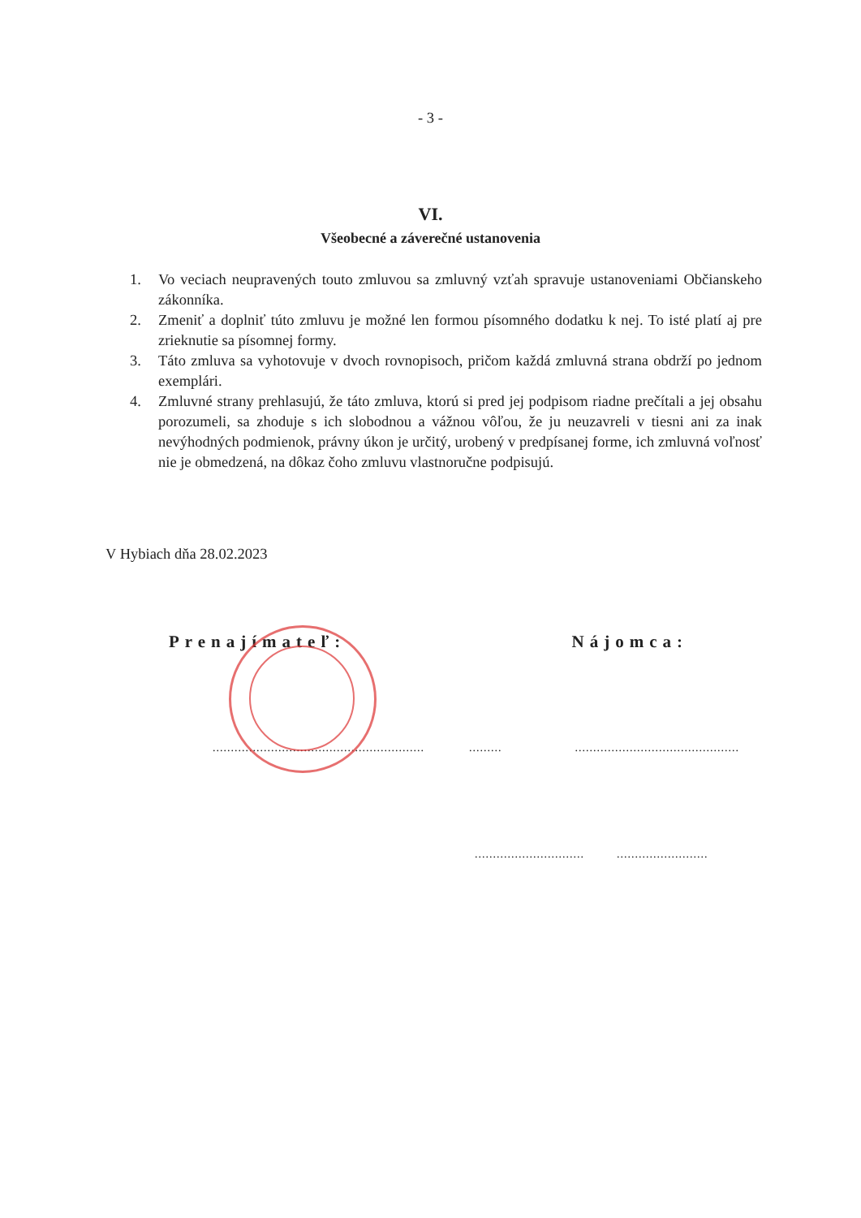- 3 -
VI.
Všeobecné a záverečné ustanovenia
1. Vo veciach neupravených touto zmluvou sa zmluvný vzťah spravuje ustanoveniami Občianskeho zákonníka.
2. Zmeniť a doplniť túto zmluvu je možné len formou písomného dodatku k nej. To isté platí aj pre zrieknutie sa písomnej formy.
3. Táto zmluva sa vyhotovuje v dvoch rovnopisoch, pričom každá zmluvná strana obdrží po jednom exemplári.
4. Zmluvné strany prehlasujú, že táto zmluva, ktorú si pred jej podpisom riadne prečítali a jej obsahu porozumeli, sa zhoduje s ich slobodnou a vážnou vôľou, že ju neuzavreli v tiesni ani za inak nevýhodných podmienok, právny úkon je určitý, urobený v predpísanej forme, ich zmluvná voľnosť nie je obmedzená, na dôkaz čoho zmluvu vlastnoručne podpisujú.
V Hybiach dňa 28.02.2023
Prenajímateľ: Nájomca:
................................................................................................................
.......................................................